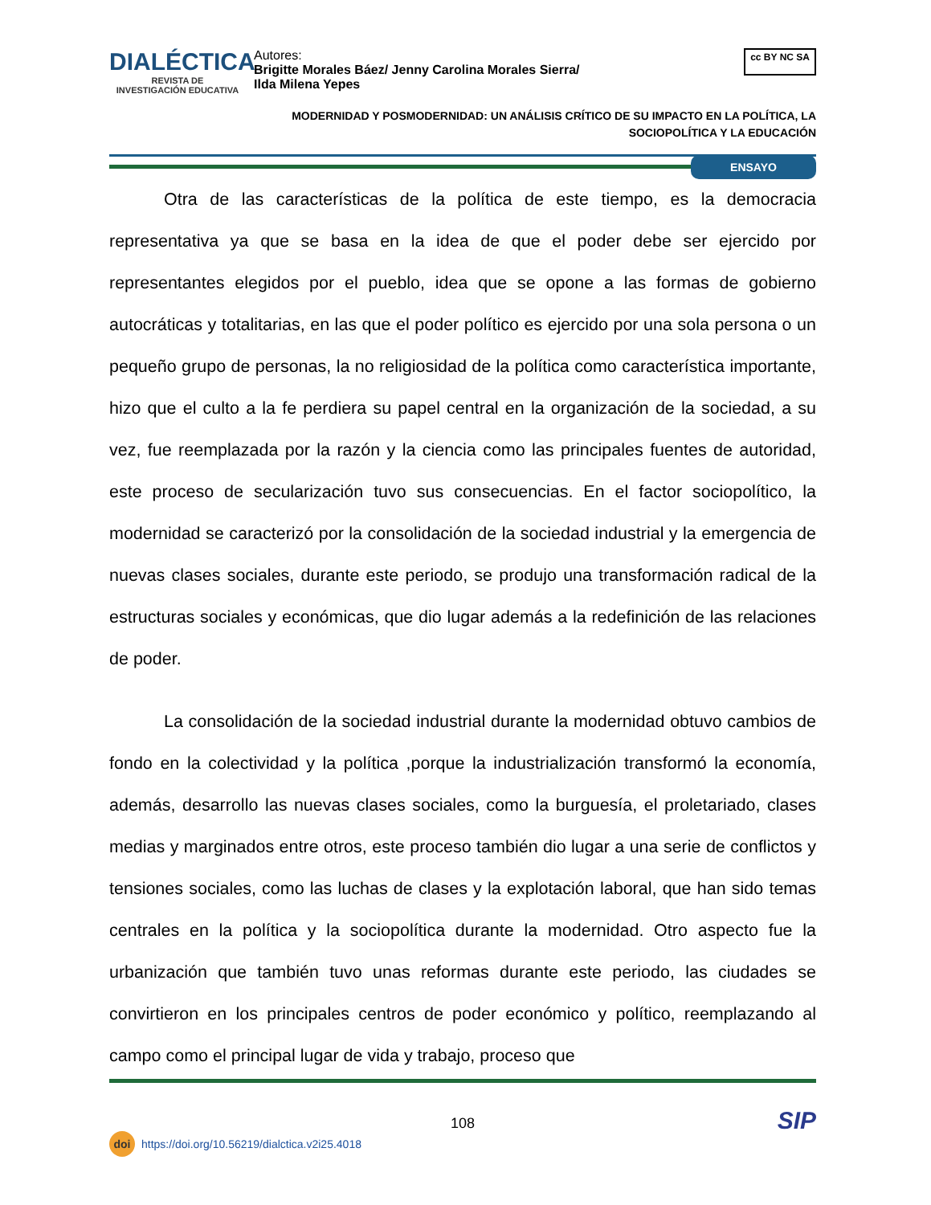DIALÉCTICA
REVISTA DE
INVESTIGACIÓN EDUCATIVA
Autores:
Brigitte Morales Báez/ Jenny Carolina Morales Sierra/
Ilda Milena Yepes
cc BY NC SA
MODERNIDAD Y POSMODERNIDAD: UN ANÁLISIS CRÍTICO DE SU IMPACTO EN LA POLÍTICA, LA
SOCIOPOLÍTICA Y LA EDUCACIÓN
ENSAYO
Otra de las características de la política de este tiempo, es la democracia representativa ya que se basa en la idea de que el poder debe ser ejercido por representantes elegidos por el pueblo, idea que se opone a las formas de gobierno autocráticas y totalitarias, en las que el poder político es ejercido por una sola persona o un pequeño grupo de personas, la no religiosidad de la política como característica importante, hizo que el culto a la fe perdiera su papel central en la organización de la sociedad, a su vez, fue reemplazada por la razón y la ciencia como las principales fuentes de autoridad, este proceso de secularización tuvo sus consecuencias. En el factor sociopolítico, la modernidad se caracterizó por la consolidación de la sociedad industrial y la emergencia de nuevas clases sociales, durante este periodo, se produjo una transformación radical de la estructuras sociales y económicas, que dio lugar además a la redefinición de las relaciones de poder.
La consolidación de la sociedad industrial durante la modernidad obtuvo cambios de fondo en la colectividad y la política ,porque la industrialización transformó la economía, además, desarrollo las nuevas clases sociales, como la burguesía, el proletariado, clases medias y marginados entre otros, este proceso también dio lugar a una serie de conflictos y tensiones sociales, como las luchas de clases y la explotación laboral, que han sido temas centrales en la política y la sociopolítica durante la modernidad. Otro aspecto fue la urbanización que también tuvo unas reformas durante este periodo, las ciudades se convirtieron en los principales centros de poder económico y político, reemplazando al campo como el principal lugar de vida y trabajo, proceso que
108
doi https://doi.org/10.56219/dialctica.v2i25.4018
SIP